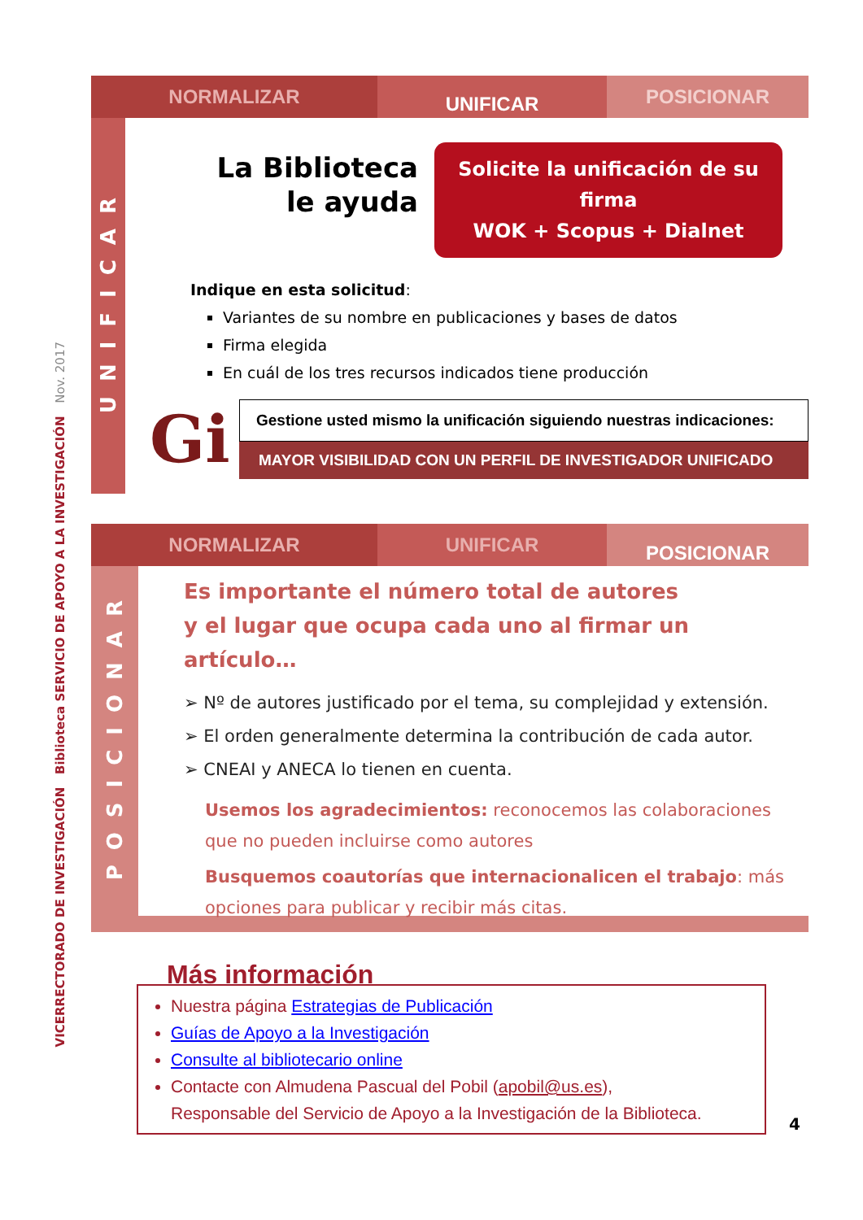VICERRECTORADO DE INVESTIGACIÓN Biblioteca SERVICIO DE APOYO A LA INVESTIGACIÓN Nov. 2017
NORMALIZAR
UNIFICAR
POSICIONAR
UNIFICAR
La Biblioteca
le ayuda
Solicite la unificación de su firma
WOK + Scopus + Dialnet
Indique en esta solicitud:
Variantes de su nombre en publicaciones y bases de datos
Firma elegida
En cuál de los tres recursos indicados tiene producción
Gi
Gestione usted mismo la unificación siguiendo nuestras indicaciones:
MAYOR VISIBILIDAD CON UN PERFIL DE INVESTIGADOR UNIFICADO
NORMALIZAR UNIFICAR
POSICIONAR
POSICIONAR
Es importante el número total de autores
y el lugar que ocupa cada uno al firmar un artículo…
➢ Nº de autores justificado por el tema, su complejidad y extensión.
➢ El orden generalmente determina la contribución de cada autor.
➢ CNEAI y ANECA lo tienen en cuenta.
Usemos los agradecimientos: reconocemos las colaboraciones que no pueden incluirse como autores
Busquemos coautorías que internacionalicen el trabajo: más opciones para publicar y recibir más citas.
Más información
Nuestra página Estrategias de Publicación
Guías de Apoyo a la Investigación
Consulte al bibliotecario online
Contacte con Almudena Pascual del Pobil (apobil@us.es),
Responsable del Servicio de Apoyo a la Investigación de la Biblioteca.
4